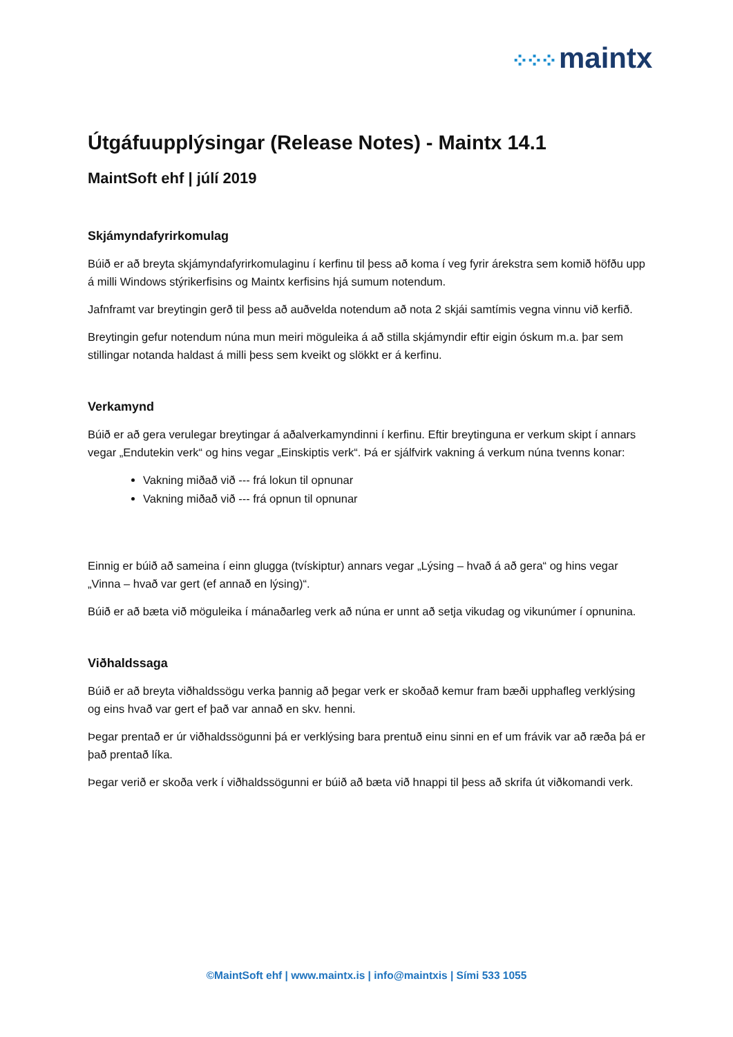⁘⁘⁘ maintx
Útgáfuupplýsingar (Release Notes) - Maintx 14.1
MaintSoft ehf | júlí 2019
Skjámyndafyrirkomulag
Búið er að breyta skjámyndafyrirkomulaginu í kerfinu til þess að koma í veg fyrir árekstra sem komið höfðu upp á milli Windows stýrikerfisins og Maintx kerfisins hjá sumum notendum.
Jafnframt var breytingin gerð til þess að auðvelda notendum að nota 2 skjái samtímis vegna vinnu við kerfið.
Breytingin gefur notendum núna mun meiri möguleika á að stilla skjámyndir eftir eigin óskum m.a. þar sem stillingar notanda haldast á milli þess sem kveikt og slökkt er á kerfinu.
Verkamynd
Búið er að gera verulegar breytingar á aðalverkamyndinni í kerfinu. Eftir breytinguna er verkum skipt í annars vegar „Endutekin verk“ og hins vegar „Einskiptis verk“. Þá er sjálfvirk vakning á verkum núna tvenns konar:
Vakning miðað við --- frá lokun til opnunar
Vakning miðað við --- frá opnun til opnunar
Einnig er búið að sameina í einn glugga (tvískiptur) annars vegar „Lýsing – hvað á að gera“ og hins vegar „Vinna – hvað var gert (ef annað en lýsing)“.
Búið er að bæta við möguleika í mánaðarleg verk að núna er unnt að setja vikudag og vikunúmer í opnunina.
Viðhaldssaga
Búið er að breyta viðhaldssögu verka þannig að þegar verk er skoðað kemur fram bæði upphafleg verklýsing og eins hvað var gert ef það var annað en skv. henni.
Þegar prentað er úr viðhaldssögunni þá er verklýsing bara prentuð einu sinni en ef um frávik var að ræða þá er það prentað líka.
Þegar verið er skoða verk í viðhaldssögunni er búið að bæta við hnappi til þess að skrifa út viðkomandi verk.
©MaintSoft ehf | www.maintx.is | info@maintxis | Sími 533 1055